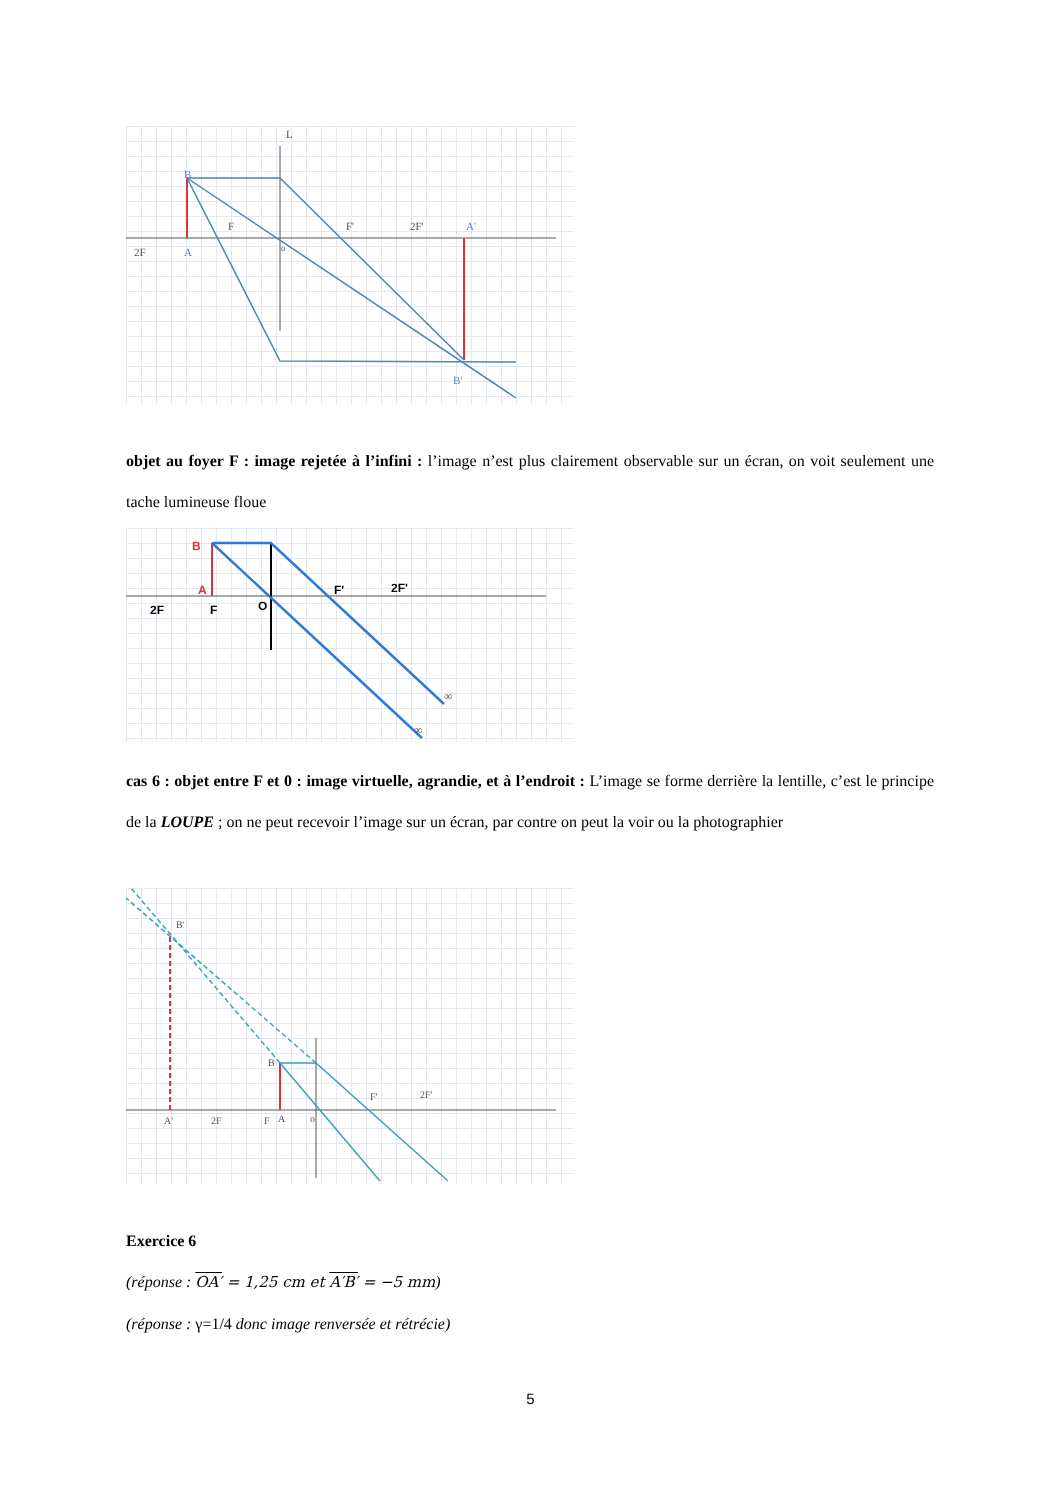L
2F
A
F
o
F'
2F'
A'
B
B'
objet au foyer F : image rejetée à l’infini : l’image n’est plus clairement observable sur un écran, on voit seulement une tache lumineuse floue
2F
F
A
B
O
F'
2F'
∞
∞
cas 6 : objet entre F et 0 : image virtuelle, agrandie, et à l’endroit : L’image se forme derrière la lentille, c’est le principe de la LOUPE ; on ne peut recevoir l’image sur un écran, par contre on peut la voir ou la photographier
A'
2F
F
A
o
F'
2F'
B
B'
Exercice 6
(réponse : OA′ = 1,25 cm et A′B′ = −5 mm)
(réponse : γ=1/4 donc image renversée et rétrécie)
5